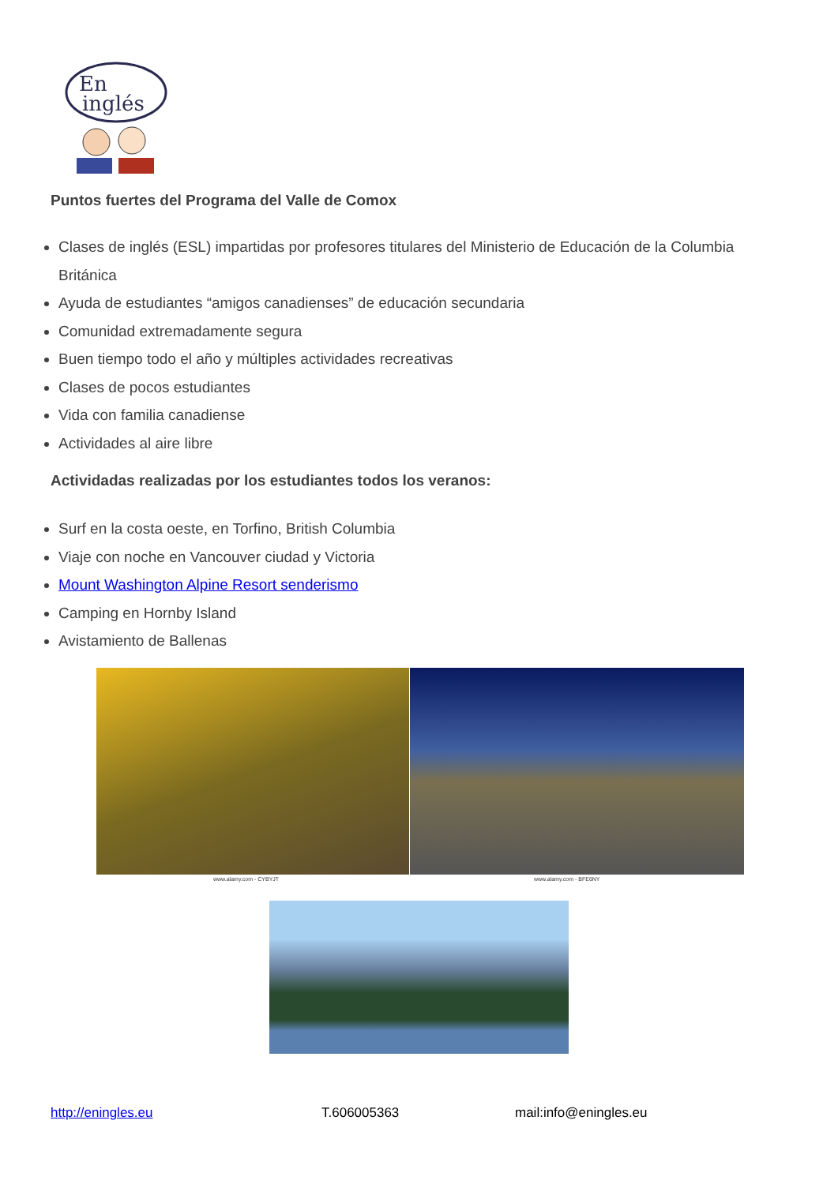En
inglés
Puntos fuertes del Programa del Valle de Comox
Clases de inglés (ESL) impartidas por profesores titulares del Ministerio de Educación de la Columbia Británica
Ayuda de estudiantes “amigos canadienses” de educación secundaria
Comunidad extremadamente segura
Buen tiempo todo el año y múltiples actividades recreativas
Clases de pocos estudiantes
Vida con familia canadiense
Actividades al aire libre
Actividadas realizadas por los estudiantes todos los veranos:
Surf en la costa oeste, en Torfino, British Columbia
Viaje con noche en Vancouver ciudad y Victoria
Mount Washington Alpine Resort senderismo
Camping en Hornby Island
Avistamiento de Ballenas
www.alamy.com - CYBYJT www.alamy.com - BFE6NY
http://eningles.eu T.606005363 mail:info@eningles.eu